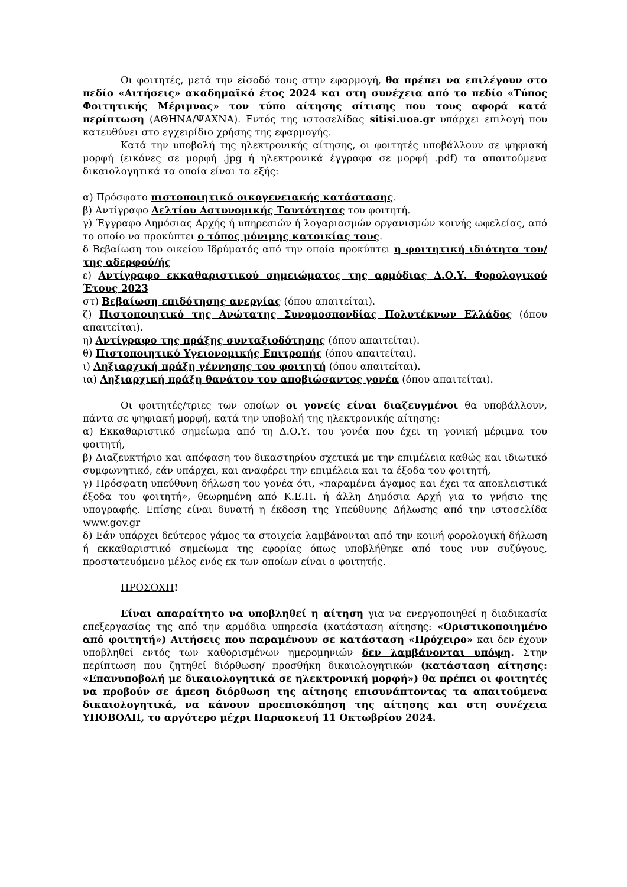Οι φοιτητές, μετά την είσοδό τους στην εφαρμογή, θα πρέπει να επιλέγουν στο πεδίο «Αιτήσεις» ακαδημαϊκό έτος 2024 και στη συνέχεια από το πεδίο «Τύπος Φοιτητικής Μέριμνας» τον τύπο αίτησης σίτισης που τους αφορά κατά περίπτωση (ΑΘΗΝΑ/ΨΑΧΝΑ). Εντός της ιστοσελίδας sitisi.uoa.gr υπάρχει επιλογή που κατευθύνει στο εγχειρίδιο χρήσης της εφαρμογής.
Κατά την υποβολή της ηλεκτρονικής αίτησης, οι φοιτητές υποβάλλουν σε ψηφιακή μορφή (εικόνες σε μορφή .jpg ή ηλεκτρονικά έγγραφα σε μορφή .pdf) τα απαιτούμενα δικαιολογητικά τα οποία είναι τα εξής:
α) Πρόσφατο πιστοποιητικό οικογενειακής κατάστασης.
β) Αντίγραφο Δελτίου Αστυνομικής Ταυτότητας του φοιτητή.
γ) Έγγραφο Δημόσιας Αρχής ή υπηρεσιών ή λογαριασμών οργανισμών κοινής ωφελείας, από το οποίο να προκύπτει ο τόπος μόνιμης κατοικίας τους.
δ Βεβαίωση του οικείου Ιδρύματός από την οποία προκύπτει η φοιτητική ιδιότητα του/της αδερφού/ής
ε) Αντίγραφο εκκαθαριστικού σημειώματος της αρμόδιας Δ.Ο.Υ. Φορολογικού Έτους 2023
στ) Βεβαίωση επιδότησης ανεργίας (όπου απαιτείται).
ζ) Πιστοποιητικό της Ανώτατης Συνομοσπονδίας Πολυτέκνων Ελλάδος (όπου απαιτείται).
η) Αντίγραφο της πράξης συνταξιοδότησης (όπου απαιτείται).
θ) Πιστοποιητικό Υγειονομικής Επιτροπής (όπου απαιτείται).
ι) Ληξιαρχική πράξη γέννησης του φοιτητή (όπου απαιτείται).
ια) Ληξιαρχική πράξη θανάτου του αποβιώσαντος γονέα (όπου απαιτείται).
Οι φοιτητές/τριες των οποίων οι γονείς είναι διαζευγμένοι θα υποβάλλουν, πάντα σε ψηφιακή μορφή, κατά την υποβολή της ηλεκτρονικής αίτησης:
α) Εκκαθαριστικό σημείωμα από τη Δ.Ο.Υ. του γονέα που έχει τη γονική μέριμνα του φοιτητή,
β) Διαζευκτήριο και απόφαση του δικαστηρίου σχετικά με την επιμέλεια καθώς και ιδιωτικό συμφωνητικό, εάν υπάρχει, και αναφέρει την επιμέλεια και τα έξοδα του φοιτητή,
γ) Πρόσφατη υπεύθυνη δήλωση του γονέα ότι, «παραμένει άγαμος και έχει τα αποκλειστικά έξοδα του φοιτητή», θεωρημένη από Κ.Ε.Π. ή άλλη Δημόσια Αρχή για το γνήσιο της υπογραφής. Επίσης είναι δυνατή η έκδοση της Υπεύθυνης Δήλωσης από την ιστοσελίδα www.gov.gr
δ) Εάν υπάρχει δεύτερος γάμος τα στοιχεία λαμβάνονται από την κοινή φορολογική δήλωση ή εκκαθαριστικό σημείωμα της εφορίας όπως υποβλήθηκε από τους νυν συζύγους, προστατευόμενο μέλος ενός εκ των οποίων είναι ο φοιτητής.
ΠΡΟΣΟΧΗ!
Είναι απαραίτητο να υποβληθεί η αίτηση για να ενεργοποιηθεί η διαδικασία επεξεργασίας της από την αρμόδια υπηρεσία (κατάσταση αίτησης: «Οριστικοποιημένο από φοιτητή») Αιτήσεις που παραμένουν σε κατάσταση «Πρόχειρο» και δεν έχουν υποβληθεί εντός των καθορισμένων ημερομηνιών δεν λαμβάνονται υπόψη. Στην περίπτωση που ζητηθεί διόρθωση/ προσθήκη δικαιολογητικών (κατάσταση αίτησης: «Επανυποβολή με δικαιολογητικά σε ηλεκτρονική μορφή») θα πρέπει οι φοιτητές να προβούν σε άμεση διόρθωση της αίτησης επισυνάπτοντας τα απαιτούμενα δικαιολογητικά, να κάνουν προεπισκόπηση της αίτησης και στη συνέχεια ΥΠΟΒΟΛΗ, το αργότερο μέχρι Παρασκευή 11 Οκτωβρίου 2024.